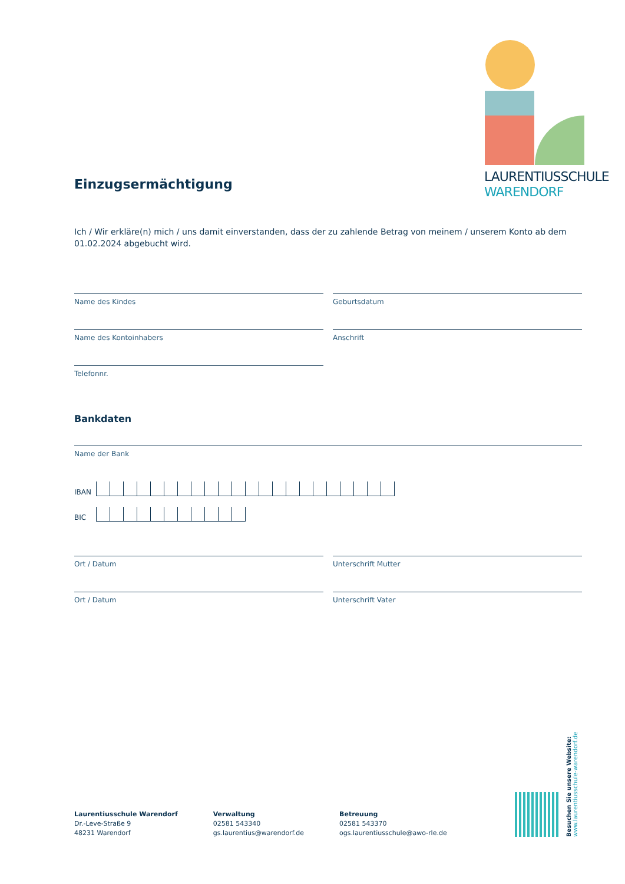LAURENTIUSSCHULE
WARENDORF
Einzugsermächtigung
Ich / Wir erkläre(n) mich / uns damit einverstanden, dass der zu zahlende Betrag von meinem / unserem Konto ab dem 01.02.2024 abgebucht wird.
Name des Kindes Geburtsdatum
Name des Kontoinhabers Anschrift
Telefonnr.
Bankdaten
Name der Bank
IBAN
BIC
Ort / Datum Unterschrift Mutter
Ort / Datum Unterschrift Vater
Laurentiusschule Warendorf
Dr.-Leve-Straße 9
48231 Warendorf
Verwaltung
02581 543340
gs.laurentius@warendorf.de
Betreuung
02581 543370
ogs.laurentiusschule@awo-rle.de
Besuchen Sie unsere Website:
www.laurentiusschule-warendorf.de